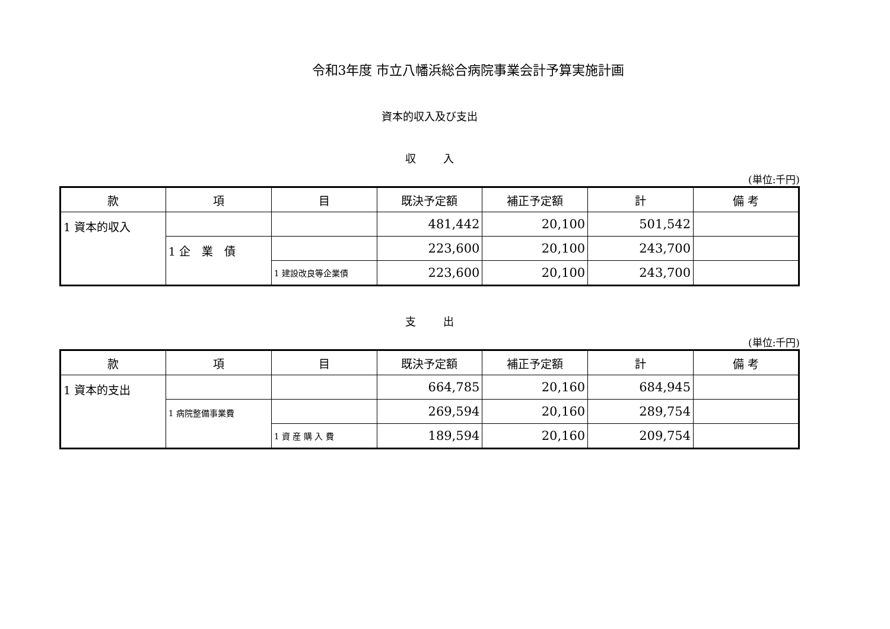令和3年度 市立八幡浜総合病院事業会計予算実施計画
資本的収入及び支出
収 入
(単位:千円)
| 款 | 項 | 目 | 既決予定額 | 補正予定額 | 計 | 備 考 |
| --- | --- | --- | --- | --- | --- | --- |
| 1 資本的収入 | | | 481,442 | 20,100 | 501,542 | |
| | 1 企 業 債 | | 223,600 | 20,100 | 243,700 | |
| | | 1 建設改良等企業債 | 223,600 | 20,100 | 243,700 | |
支 出
(単位:千円)
| 款 | 項 | 目 | 既決予定額 | 補正予定額 | 計 | 備 考 |
| --- | --- | --- | --- | --- | --- | --- |
| 1 資本的支出 | | | 664,785 | 20,160 | 684,945 | |
| | 1 病院整備事業費 | | 269,594 | 20,160 | 289,754 | |
| | | 1 資 産 購 入 費 | 189,594 | 20,160 | 209,754 | |